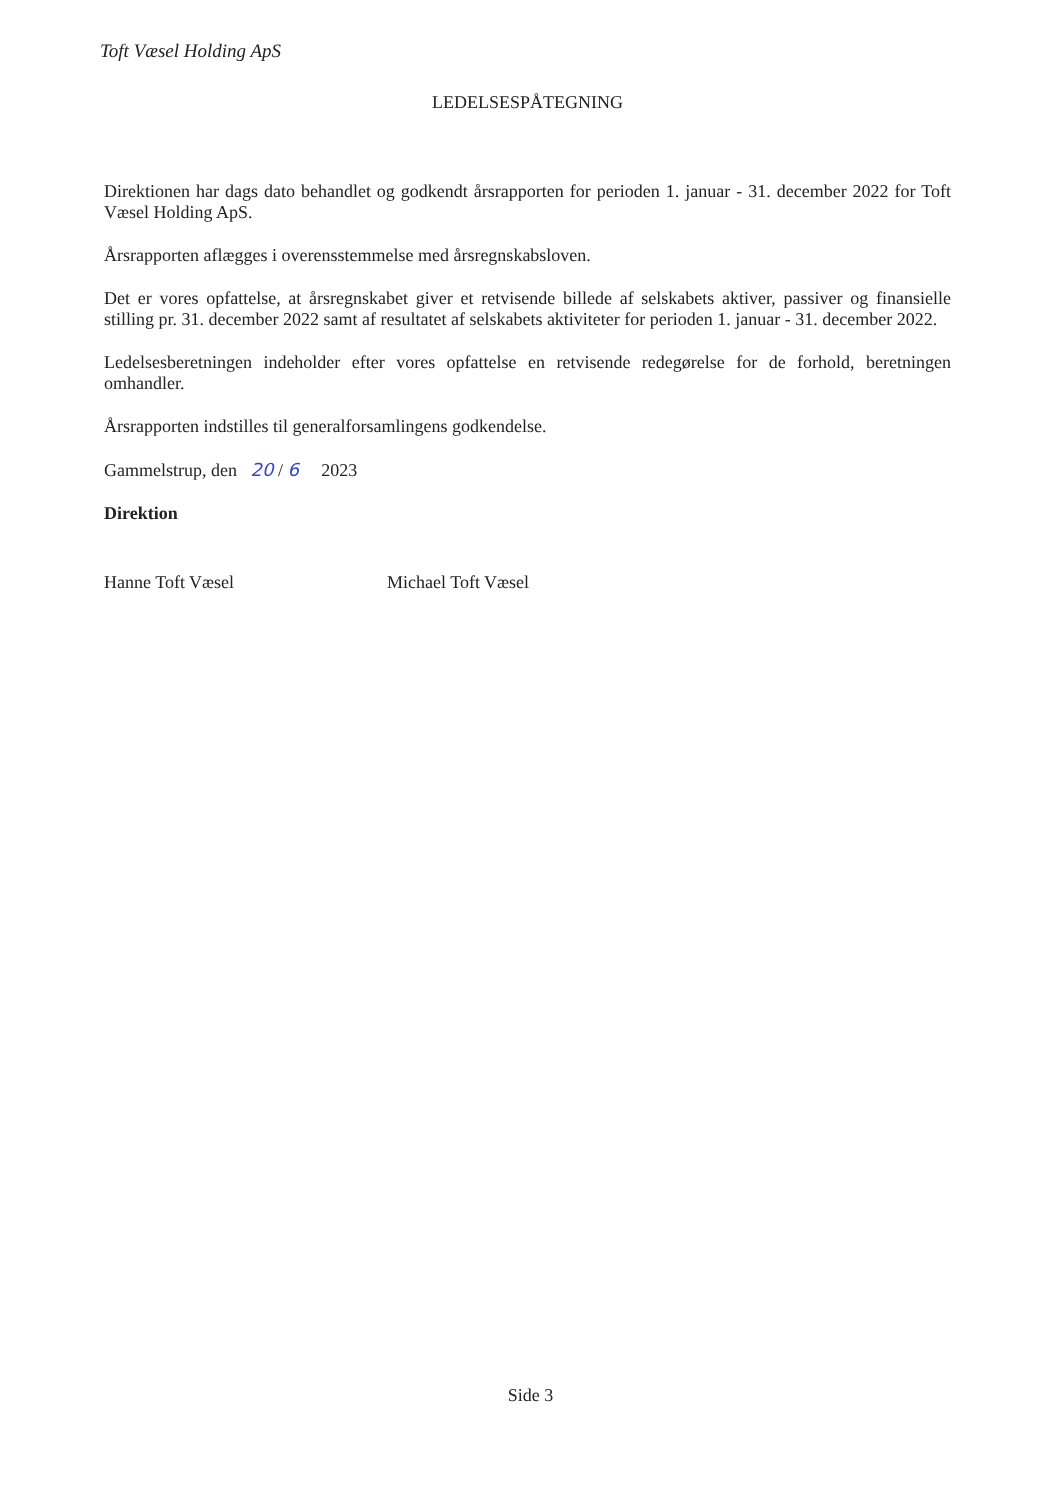Toft Væsel Holding ApS
LEDELSESPÅTEGNING
Direktionen har dags dato behandlet og godkendt årsrapporten for perioden 1. januar - 31. december 2022 for Toft Væsel Holding ApS.
Årsrapporten aflægges i overensstemmelse med årsregnskabsloven.
Det er vores opfattelse, at årsregnskabet giver et retvisende billede af selskabets aktiver, passiver og finansielle stilling pr. 31. december 2022 samt af resultatet af selskabets aktiviteter for perioden 1. januar - 31. december 2022.
Ledelsesberetningen indeholder efter vores opfattelse en retvisende redegørelse for de forhold, beretningen omhandler.
Årsrapporten indstilles til generalforsamlingens godkendelse.
Gammelstrup, den 20 / 6 2023
Direktion
Hanne Toft Væsel Michael Toft Væsel
Side 3